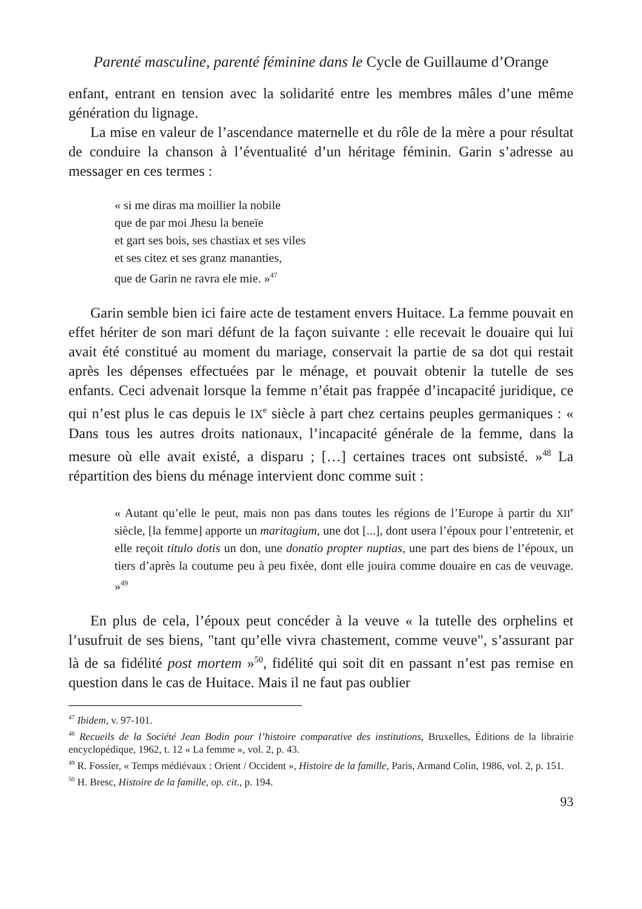Parenté masculine, parenté féminine dans le Cycle de Guillaume d’Orange
enfant, entrant en tension avec la solidarité entre les membres mâles d’une même génération du lignage.
La mise en valeur de l’ascendance maternelle et du rôle de la mère a pour résultat de conduire la chanson à l’éventualité d’un héritage féminin. Garin s’adresse au messager en ces termes :
« si me diras ma moillier la nobile
que de par moi Jhesu la beneïe
et gart ses bois, ses chastiax et ses viles
et ses citez et ses granz mananties,
que de Garin ne ravra ele mie. »<sup>47</sup>
Garin semble bien ici faire acte de testament envers Huitace. La femme pouvait en effet hériter de son mari défunt de la façon suivante : elle recevait le douaire qui lui avait été constitué au moment du mariage, conservait la partie de sa dot qui restait après les dépenses effectuées par le ménage, et pouvait obtenir la tutelle de ses enfants. Ceci advenait lorsque la femme n’était pas frappée d’incapacité juridique, ce qui n’est plus le cas depuis le IX<sup>e</sup> siècle à part chez certains peuples germaniques : « Dans tous les autres droits nationaux, l’incapacité générale de la femme, dans la mesure où elle avait existé, a disparu ; […] certaines traces ont subsisté. »<sup>48</sup> La répartition des biens du ménage intervient donc comme suit :
« Autant qu’elle le peut, mais non pas dans toutes les régions de l’Europe à partir du XII<sup>e</sup> siècle, [la femme] apporte un maritagium, une dot [...], dont usera l’époux pour l’entretenir, et elle reçoit titulo dotis un don, une donatio propter nuptias, une part des biens de l’époux, un tiers d’après la coutume peu à peu fixée, dont elle jouira comme douaire en cas de veuvage. »<sup>49</sup>
En plus de cela, l’époux peut concéder à la veuve « la tutelle des orphelins et l’usufruit de ses biens, "tant qu’elle vivra chastement, comme veuve", s’assurant par là de sa fidélité post mortem »<sup>50</sup>, fidélité qui soit dit en passant n’est pas remise en question dans le cas de Huitace. Mais il ne faut pas oublier
<sup>47</sup> Ibidem, v. 97-101.
<sup>48</sup> Recueils de la Société Jean Bodin pour l’histoire comparative des institutions, Bruxelles, Éditions de la librairie encyclopédique, 1962, t. 12 « La femme », vol. 2, p. 43.
<sup>49</sup> R. Fossier, « Temps médiévaux : Orient / Occident », Histoire de la famille, Paris, Armand Colin, 1986, vol. 2, p. 151.
<sup>50</sup> H. Bresc, Histoire de la famille, op. cit., p. 194.
93